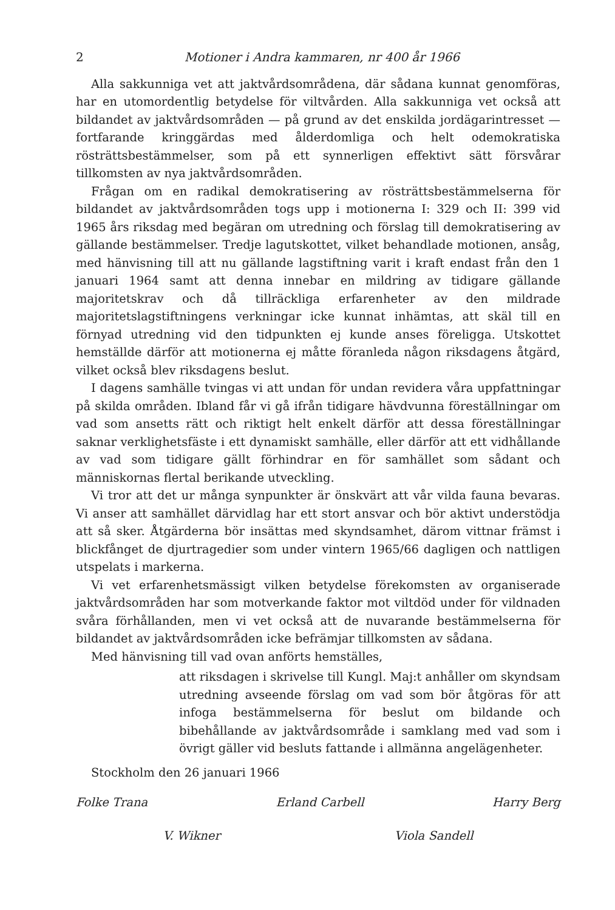2 Motioner i Andra kammaren, nr 400 år 1966
Alla sakkunniga vet att jaktvårdsområdena, där sådana kunnat genomföras, har en utomordentlig betydelse för viltvården. Alla sakkunniga vet också att bildandet av jaktvårdsområden — på grund av det enskilda jordägarintresset — fortfarande kringgärdas med ålderdomliga och helt odemokratiska rösträttsbestämmelser, som på ett synnerligen effektivt sätt försvårar tillkomsten av nya jaktvårdsområden.
Frågan om en radikal demokratisering av rösträttsbestämmelserna för bildandet av jaktvårdsområden togs upp i motionerna I: 329 och II: 399 vid 1965 års riksdag med begäran om utredning och förslag till demokratisering av gällande bestämmelser. Tredje lagutskottet, vilket behandlade motionen, ansåg, med hänvisning till att nu gällande lagstiftning varit i kraft endast från den 1 januari 1964 samt att denna innebar en mildring av tidigare gällande majoritetskrav och då tillräckliga erfarenheter av den mildrade majoritetslagstiftningens verkningar icke kunnat inhämtas, att skäl till en förnyad utredning vid den tidpunkten ej kunde anses föreligga. Utskottet hemställde därför att motionerna ej måtte föranleda någon riksdagens åtgärd, vilket också blev riksdagens beslut.
I dagens samhälle tvingas vi att undan för undan revidera våra uppfattningar på skilda områden. Ibland får vi gå ifrån tidigare hävdvunna föreställningar om vad som ansetts rätt och riktigt helt enkelt därför att dessa föreställningar saknar verklighetsfäste i ett dynamiskt samhälle, eller därför att ett vidhållande av vad som tidigare gällt förhindrar en för samhället som sådant och människornas flertal berikande utveckling.
Vi tror att det ur många synpunkter är önskvärt att vår vilda fauna bevaras. Vi anser att samhället därvidlag har ett stort ansvar och bör aktivt understödja att så sker. Åtgärderna bör insättas med skyndsamhet, därom vittnar främst i blickfånget de djurtragedier som under vintern 1965/66 dagligen och nattligen utspelats i markerna.
Vi vet erfarenhetsmässigt vilken betydelse förekomsten av organiserade jaktvårdsområden har som motverkande faktor mot viltdöd under för vildnaden svåra förhållanden, men vi vet också att de nuvarande bestämmelserna för bildandet av jaktvårdsområden icke befrämjar tillkomsten av sådana.
Med hänvisning till vad ovan anförts hemställes,
att riksdagen i skrivelse till Kungl. Maj:t anhåller om skyndsam utredning avseende förslag om vad som bör åtgöras för att infoga bestämmelserna för beslut om bildande och bibehållande av jaktvårdsområde i samklang med vad som i övrigt gäller vid besluts fattande i allmänna angelägenheter.
Stockholm den 26 januari 1966
Folke Trana Erland Carbell Harry Berg
V. Wikner Viola Sandell